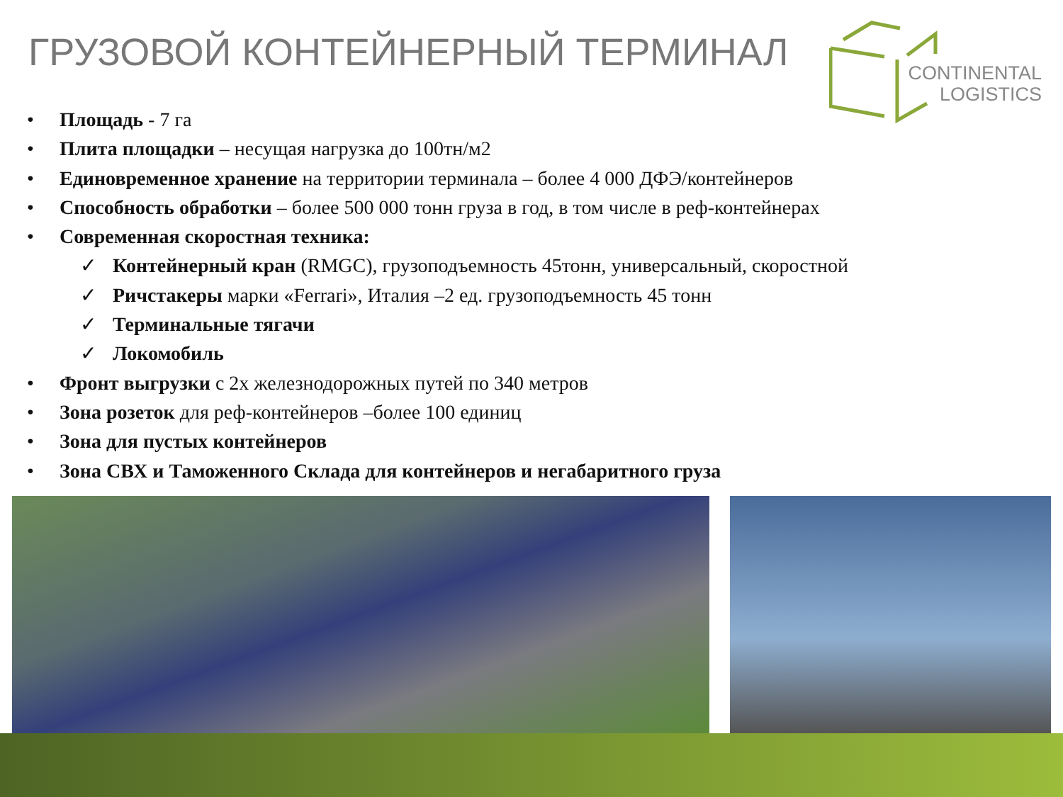ГРУЗОВОЙ КОНТЕЙНЕРНЫЙ ТЕРМИНАЛ
CONTINENTAL
LOGISTICS
• Площадь - 7 га
• Плита площадки – несущая нагрузка до 100тн/м2
• Единовременное хранение на территории терминала – более 4 000 ДФЭ/контейнеров
• Способность обработки – более 500 000 тонн груза в год, в том числе в реф-контейнерах
• Современная скоростная техника:
✓ Контейнерный кран (RMGC), грузоподъемность 45тонн, универсальный, скоростной
✓ Ричстакеры марки «Ferrari», Италия –2 ед. грузоподъемность 45 тонн
✓ Терминальные тягачи
✓ Локомобиль
• Фронт выгрузки с 2х железнодорожных путей по 340 метров
• Зона розеток для реф-контейнеров –более 100 единиц
• Зона для пустых контейнеров
• Зона СВХ и Таможенного Склада для контейнеров и негабаритного груза